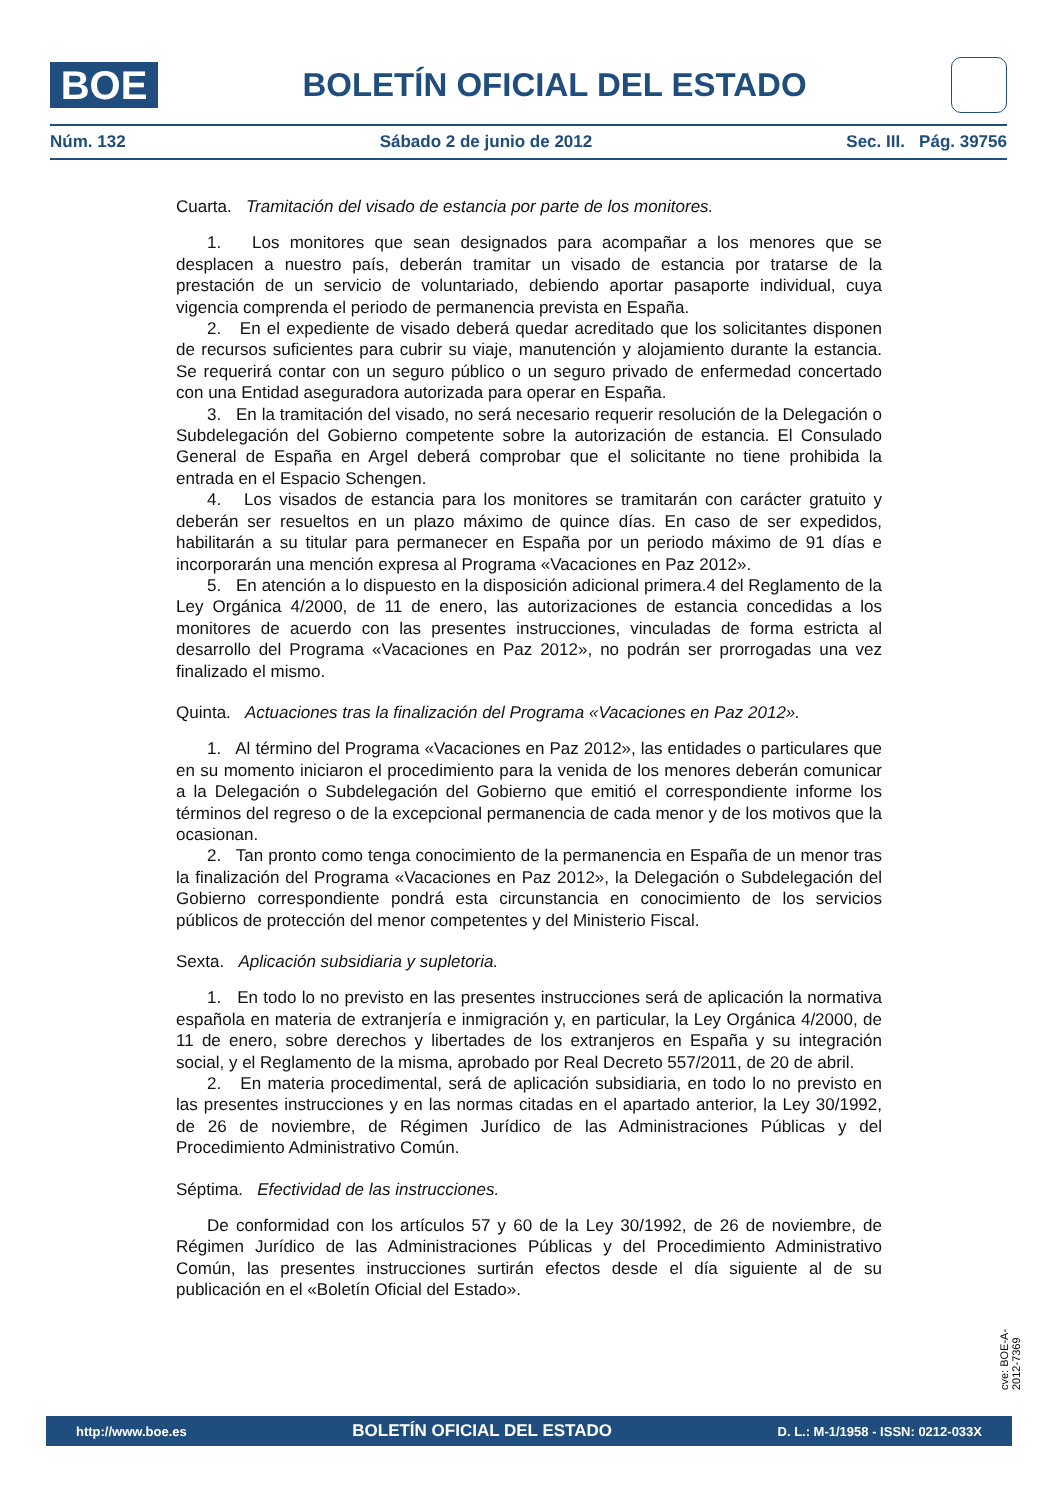BOE
BOLETÍN OFICIAL DEL ESTADO
Núm. 132 Sábado 2 de junio de 2012 Sec. III. Pág. 39756
Cuarta. Tramitación del visado de estancia por parte de los monitores.
1. Los monitores que sean designados para acompañar a los menores que se desplacen a nuestro país, deberán tramitar un visado de estancia por tratarse de la prestación de un servicio de voluntariado, debiendo aportar pasaporte individual, cuya vigencia comprenda el periodo de permanencia prevista en España.
2. En el expediente de visado deberá quedar acreditado que los solicitantes disponen de recursos suficientes para cubrir su viaje, manutención y alojamiento durante la estancia. Se requerirá contar con un seguro público o un seguro privado de enfermedad concertado con una Entidad aseguradora autorizada para operar en España.
3. En la tramitación del visado, no será necesario requerir resolución de la Delegación o Subdelegación del Gobierno competente sobre la autorización de estancia. El Consulado General de España en Argel deberá comprobar que el solicitante no tiene prohibida la entrada en el Espacio Schengen.
4. Los visados de estancia para los monitores se tramitarán con carácter gratuito y deberán ser resueltos en un plazo máximo de quince días. En caso de ser expedidos, habilitarán a su titular para permanecer en España por un periodo máximo de 91 días e incorporarán una mención expresa al Programa «Vacaciones en Paz 2012».
5. En atención a lo dispuesto en la disposición adicional primera.4 del Reglamento de la Ley Orgánica 4/2000, de 11 de enero, las autorizaciones de estancia concedidas a los monitores de acuerdo con las presentes instrucciones, vinculadas de forma estricta al desarrollo del Programa «Vacaciones en Paz 2012», no podrán ser prorrogadas una vez finalizado el mismo.
Quinta. Actuaciones tras la finalización del Programa «Vacaciones en Paz 2012».
1. Al término del Programa «Vacaciones en Paz 2012», las entidades o particulares que en su momento iniciaron el procedimiento para la venida de los menores deberán comunicar a la Delegación o Subdelegación del Gobierno que emitió el correspondiente informe los términos del regreso o de la excepcional permanencia de cada menor y de los motivos que la ocasionan.
2. Tan pronto como tenga conocimiento de la permanencia en España de un menor tras la finalización del Programa «Vacaciones en Paz 2012», la Delegación o Subdelegación del Gobierno correspondiente pondrá esta circunstancia en conocimiento de los servicios públicos de protección del menor competentes y del Ministerio Fiscal.
Sexta. Aplicación subsidiaria y supletoria.
1. En todo lo no previsto en las presentes instrucciones será de aplicación la normativa española en materia de extranjería e inmigración y, en particular, la Ley Orgánica 4/2000, de 11 de enero, sobre derechos y libertades de los extranjeros en España y su integración social, y el Reglamento de la misma, aprobado por Real Decreto 557/2011, de 20 de abril.
2. En materia procedimental, será de aplicación subsidiaria, en todo lo no previsto en las presentes instrucciones y en las normas citadas en el apartado anterior, la Ley 30/1992, de 26 de noviembre, de Régimen Jurídico de las Administraciones Públicas y del Procedimiento Administrativo Común.
Séptima. Efectividad de las instrucciones.
De conformidad con los artículos 57 y 60 de la Ley 30/1992, de 26 de noviembre, de Régimen Jurídico de las Administraciones Públicas y del Procedimiento Administrativo Común, las presentes instrucciones surtirán efectos desde el día siguiente al de su publicación en el «Boletín Oficial del Estado».
cve: BOE-A-2012-7369
http://www.boe.es BOLETÍN OFICIAL DEL ESTADO D. L.: M-1/1958 - ISSN: 0212-033X